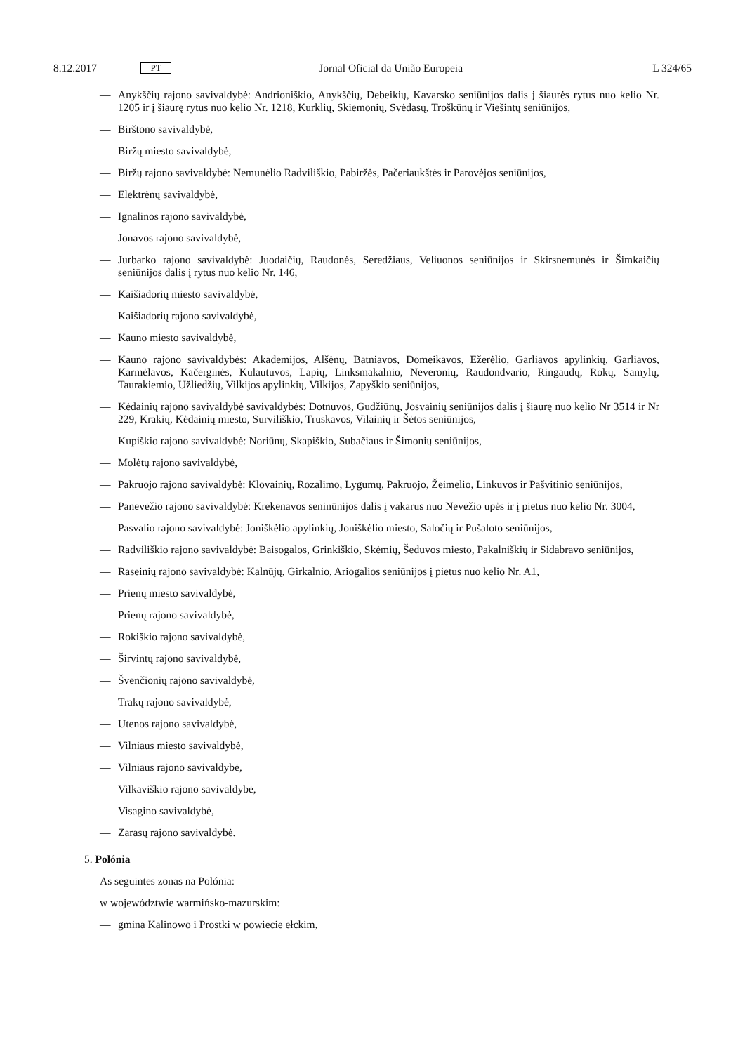8.12.2017 PT Jornal Oficial da União Europeia L 324/65
— Anykščių rajono savivaldybė: Andrioniškio, Anykščių, Debeikių, Kavarsko seniūnijos dalis į šiaurės rytus nuo kelio Nr. 1205 ir į šiaurę rytus nuo kelio Nr. 1218, Kurklių, Skiemonių, Svėdasų, Troškūnų ir Viešintų seniūnijos,
— Birštono savivaldybė,
— Biržų miesto savivaldybė,
— Biržų rajono savivaldybė: Nemunėlio Radviliškio, Pabiržės, Pačeriaukštės ir Parovėjos seniūnijos,
— Elektrėnų savivaldybė,
— Ignalinos rajono savivaldybė,
— Jonavos rajono savivaldybė,
— Jurbarko rajono savivaldybė: Juodaičių, Raudonės, Seredžiaus, Veliuonos seniūnijos ir Skirsnemunės ir Šimkaičių seniūnijos dalis į rytus nuo kelio Nr. 146,
— Kaišiadorių miesto savivaldybė,
— Kaišiadorių rajono savivaldybė,
— Kauno miesto savivaldybė,
— Kauno rajono savivaldybės: Akademijos, Alšėnų, Batniavos, Domeikavos, Ežerėlio, Garliavos apylinkių, Garliavos, Karmėlavos, Kačerginės, Kulautuvos, Lapių, Linksmakalnio, Neveronių, Raudondvario, Ringaudų, Rokų, Samylų, Taurakiemio, Užliedžių, Vilkijos apylinkių, Vilkijos, Zapyškio seniūnijos,
— Kėdainių rajono savivaldybė savivaldybės: Dotnuvos, Gudžiūnų, Josvainių seniūnijos dalis į šiaurę nuo kelio Nr 3514 ir Nr 229, Krakių, Kėdainių miesto, Surviliškio, Truskavos, Vilainių ir Šėtos seniūnijos,
— Kupiškio rajono savivaldybė: Noriūnų, Skapiškio, Subačiaus ir Šimonių seniūnijos,
— Molėtų rajono savivaldybė,
— Pakruojo rajono savivaldybė: Klovainių, Rozalimo, Lygumų, Pakruojo, Žeimelio, Linkuvos ir Pašvitinio seniūnijos,
— Panevėžio rajono savivaldybė: Krekenavos seninūnijos dalis į vakarus nuo Nevėžio upės ir į pietus nuo kelio Nr. 3004,
— Pasvalio rajono savivaldybė: Joniškėlio apylinkių, Joniškėlio miesto, Saločių ir Pušaloto seniūnijos,
— Radviliškio rajono savivaldybė: Baisogalos, Grinkiškio, Skėmių, Šeduvos miesto, Pakalniškių ir Sidabravo seniūnijos,
— Raseinių rajono savivaldybė: Kalnūjų, Girkalnio, Ariogalios seniūnijos į pietus nuo kelio Nr. A1,
— Prienų miesto savivaldybė,
— Prienų rajono savivaldybė,
— Rokiškio rajono savivaldybė,
— Širvintų rajono savivaldybė,
— Švenčionių rajono savivaldybė,
— Trakų rajono savivaldybė,
— Utenos rajono savivaldybė,
— Vilniaus miesto savivaldybė,
— Vilniaus rajono savivaldybė,
— Vilkaviškio rajono savivaldybė,
— Visagino savivaldybė,
— Zarasų rajono savivaldybė.
5. Polónia
As seguintes zonas na Polónia:
w województwie warmińsko-mazurskim:
— gmina Kalinowo i Prostki w powiecie ełckim,